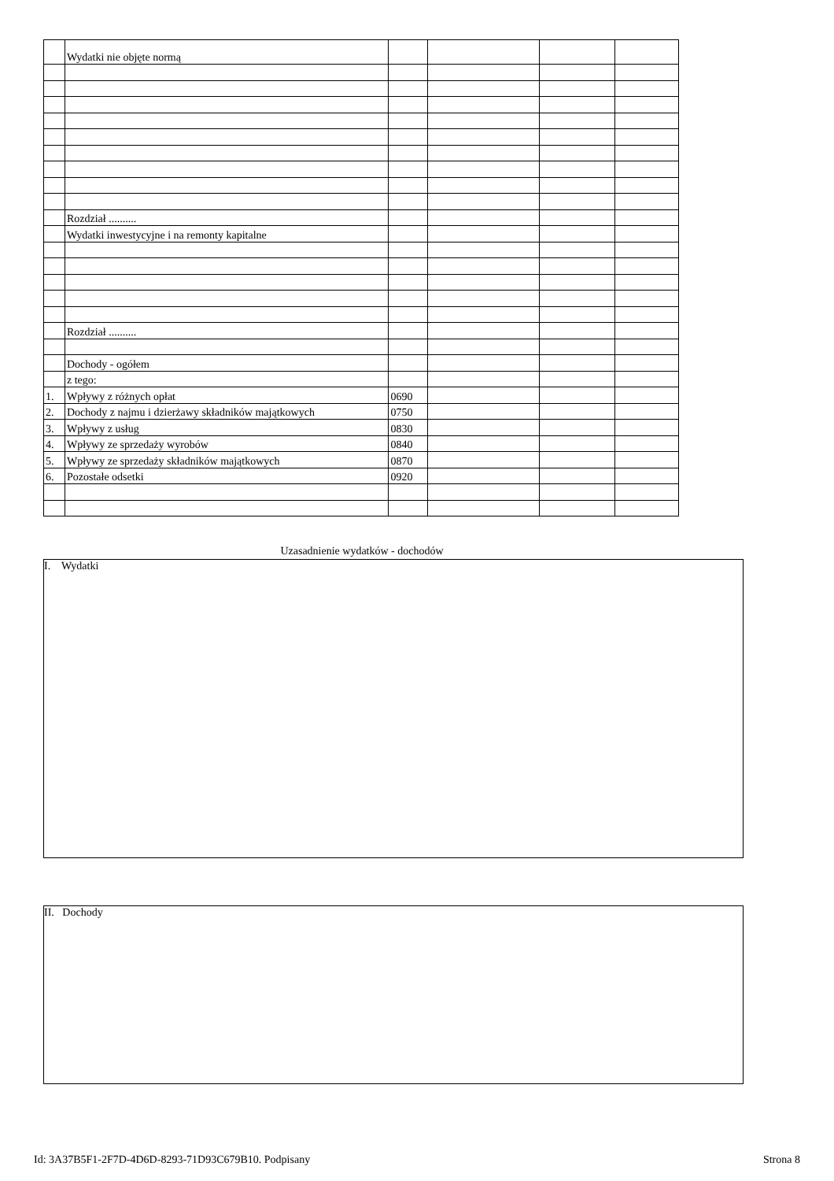| | Wydatki nie objęte normą | | | | |
| | Rozdział .......... | | | | |
| | Wydatki inwestycyjne i na remonty kapitalne | | | | |
| | Rozdział .......... | | | | |
| | Dochody - ogółem | | | | |
| | z tego: | | | | |
| 1. | Wpływy z różnych opłat | 0690 | | | |
| 2. | Dochody z najmu i dzierżawy składników majątkowych | 0750 | | | |
| 3. | Wpływy z usług | 0830 | | | |
| 4. | Wpływy ze sprzedaży wyrobów | 0840 | | | |
| 5. | Wpływy ze sprzedaży składników majątkowych | 0870 | | | |
| 6. | Pozostałe odsetki | 0920 | | | |
Uzasadnienie wydatków - dochodów
I. Wydatki
II. Dochody
Id: 3A37B5F1-2F7D-4D6D-8293-71D93C679B10. Podpisany Strona 8